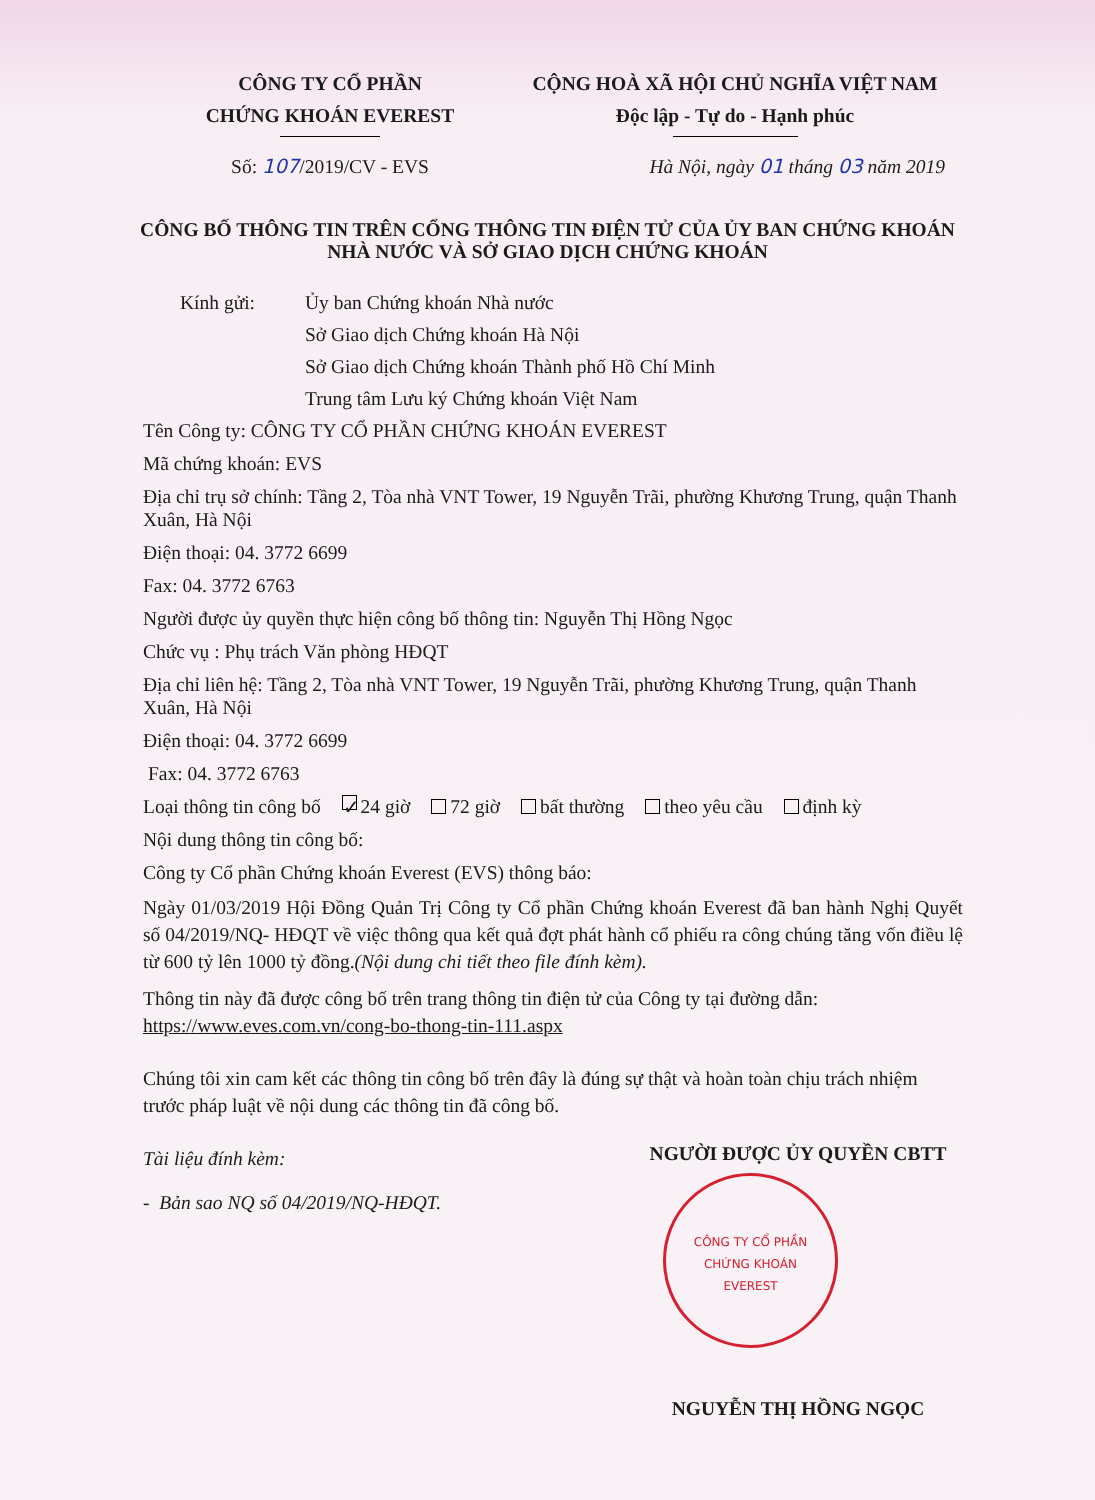CÔNG TY CỔ PHẦN
CHỨNG KHOÁN EVEREST
Số: 107/2019/CV - EVS
CỘNG HOÀ XÃ HỘI CHỦ NGHĨA VIỆT NAM
Độc lập - Tự do - Hạnh phúc
Hà Nội, ngày 01 tháng 03 năm 2019
CÔNG BỐ THÔNG TIN TRÊN CỔNG THÔNG TIN ĐIỆN TỬ CỦA ỦY BAN CHỨNG KHOÁN
NHÀ NƯỚC VÀ SỞ GIAO DỊCH CHỨNG KHOÁN
Kính gửi: Ủy ban Chứng khoán Nhà nước
Sở Giao dịch Chứng khoán Hà Nội
Sở Giao dịch Chứng khoán Thành phố Hồ Chí Minh
Trung tâm Lưu ký Chứng khoán Việt Nam
Tên Công ty: CÔNG TY CỔ PHẦN CHỨNG KHOÁN EVEREST
Mã chứng khoán: EVS
Địa chỉ trụ sở chính: Tầng 2, Tòa nhà VNT Tower, 19 Nguyễn Trãi, phường Khương Trung, quận Thanh Xuân, Hà Nội
Điện thoại: 04. 3772 6699
Fax: 04. 3772 6763
Người được ủy quyền thực hiện công bố thông tin: Nguyễn Thị Hồng Ngọc
Chức vụ : Phụ trách Văn phòng HĐQT
Địa chỉ liên hệ: Tầng 2, Tòa nhà VNT Tower, 19 Nguyễn Trãi, phường Khương Trung, quận Thanh Xuân, Hà Nội
Điện thoại: 04. 3772 6699
Fax: 04. 3772 6763
Loại thông tin công bố ✓ 24 giờ 72 giờ bất thường theo yêu cầu định kỳ
Nội dung thông tin công bố:
Công ty Cổ phần Chứng khoán Everest (EVS) thông báo:
Ngày 01/03/2019 Hội Đồng Quản Trị Công ty Cổ phần Chứng khoán Everest đã ban hành Nghị Quyết số 04/2019/NQ- HĐQT về việc thông qua kết quả đợt phát hành cổ phiếu ra công chúng tăng vốn điều lệ từ 600 tỷ lên 1000 tỷ đồng.(Nội dung chi tiết theo file đính kèm).
Thông tin này đã được công bố trên trang thông tin điện tử của Công ty tại đường dẫn:
https://www.eves.com.vn/cong-bo-thong-tin-111.aspx
Chúng tôi xin cam kết các thông tin công bố trên đây là đúng sự thật và hoàn toàn chịu trách nhiệm trước pháp luật về nội dung các thông tin đã công bố.
Tài liệu đính kèm:
- Bản sao NQ số 04/2019/NQ-HĐQT.
NGƯỜI ĐƯỢC ỦY QUYỀN CBTT
CÔNG TY CỔ PHẦN
CHỨNG KHOÁN
EVEREST
NGUYỄN THỊ HỒNG NGỌC